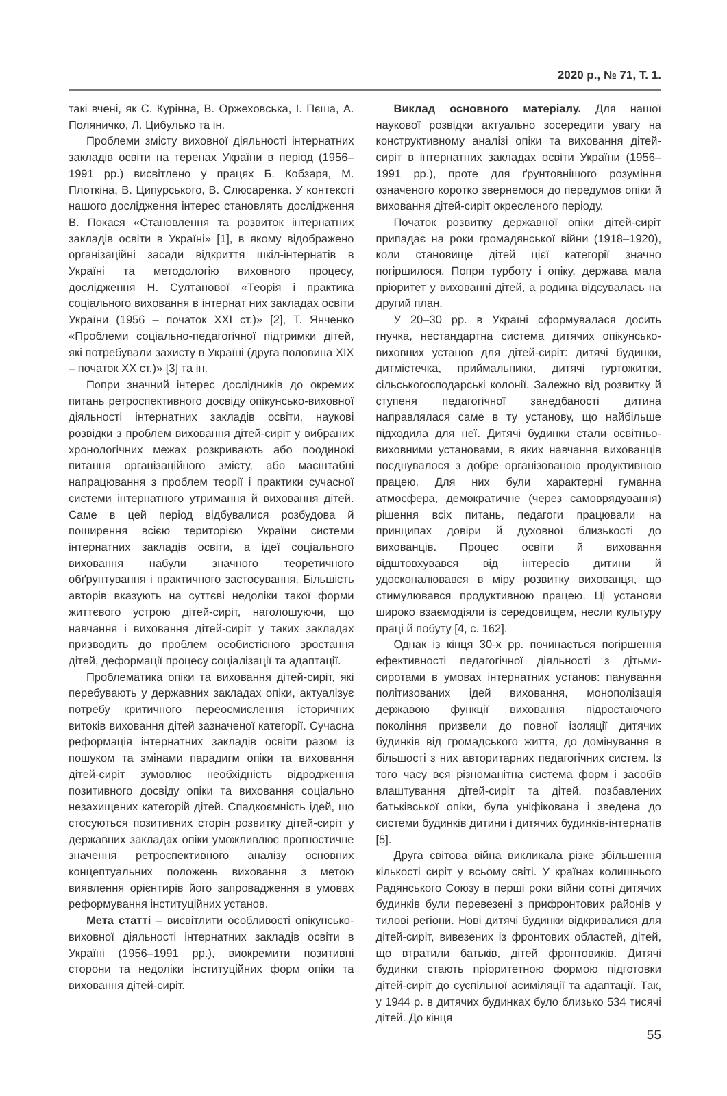2020 р., № 71, Т. 1.
такі вчені, як С. Курінна, В. Оржеховська, І. Пєша, А. Поляничко, Л. Цибулько та ін.
Проблеми змісту виховної діяльності інтернатних закладів освіти на теренах України в період (1956–1991 рр.) висвітлено у працях Б. Кобзаря, М. Плоткіна, В. Ципурського, В. Слюсаренка. У контексті нашого дослідження інтерес становлять дослідження В. Покася «Становлення та розвиток інтернатних закладів освіти в Україні» [1], в якому відображено організаційні засади відкриття шкіл-інтернатів в Україні та методологію виховного процесу, дослідження Н. Султанової «Теорія і практика соціального виховання в інтернат них закладах освіти України (1956 – початок ХХІ ст.)» [2], Т. Янченко «Проблеми соціально-педагогічної підтримки дітей, які потребували захисту в Україні (друга половина ХІХ – початок ХХ ст.)» [3] та ін.
Попри значний інтерес дослідників до окремих питань ретроспективного досвіду опікунсько-виховної діяльності інтернатних закладів освіти, наукові розвідки з проблем виховання дітей-сиріт у вибраних хронологічних межах розкривають або поодинокі питання організаційного змісту, або масштабні напрацювання з проблем теорії і практики сучасної системи інтернатного утримання й виховання дітей. Саме в цей період відбувалися розбудова й поширення всією територією України системи інтернатних закладів освіти, а ідеї соціального виховання набули значного теоретичного обґрунтування і практичного застосування. Більшість авторів вказують на суттєві недоліки такої форми життєвого устрою дітей-сиріт, наголошуючи, що навчання і виховання дітей-сиріт у таких закладах призводить до проблем особистісного зростання дітей, деформації процесу соціалізації та адаптації.
Проблематика опіки та виховання дітей-сиріт, які перебувають у державних закладах опіки, актуалізує потребу критичного переосмислення історичних витоків виховання дітей зазначеної категорії. Сучасна реформація інтернатних закладів освіти разом із пошуком та змінами парадигм опіки та виховання дітей-сиріт зумовлює необхідність відродження позитивного досвіду опіки та виховання соціально незахищених категорій дітей. Спадкоємність ідей, що стосуються позитивних сторін розвитку дітей-сиріт у державних закладах опіки уможливлює прогностичне значення ретроспективного аналізу основних концептуальних положень виховання з метою виявлення орієнтирів його запровадження в умовах реформування інституційних установ.
Мета статті – висвітлити особливості опікунсько-виховної діяльності інтернатних закладів освіти в Україні (1956–1991 рр.), виокремити позитивні сторони та недоліки інституційних форм опіки та виховання дітей-сиріт.
Виклад основного матеріалу. Для нашої наукової розвідки актуально зосередити увагу на конструктивному аналізі опіки та виховання дітей-сиріт в інтернатних закладах освіти України (1956–1991 рр.), проте для ґрунтовнішого розуміння означеного коротко звернемося до передумов опіки й виховання дітей-сиріт окресленого періоду.
Початок розвитку державної опіки дітей-сиріт припадає на роки громадянської війни (1918–1920), коли становище дітей цієї категорії значно погіршилося. Попри турботу і опіку, держава мала пріоритет у вихованні дітей, а родина відсувалась на другий план.
У 20–30 рр. в Україні сформувалася досить гнучка, нестандартна система дитячих опікунсько-виховних установ для дітей-сиріт: дитячі будинки, дитмістечка, приймальники, дитячі гуртожитки, сільськогосподарські колонії. Залежно від розвитку й ступеня педагогічної занедбаності дитина направлялася саме в ту установу, що найбільше підходила для неї. Дитячі будинки стали освітньо-виховними установами, в яких навчання вихованців поєднувалося з добре організованою продуктивною працею. Для них були характерні гуманна атмосфера, демократичне (через самоврядування) рішення всіх питань, педагоги працювали на принципах довіри й духовної близькості до вихованців. Процес освіти й виховання відштовхувався від інтересів дитини й удосконалювався в міру розвитку вихованця, що стимулювався продуктивною працею. Ці установи широко взаємодіяли із середовищем, несли культуру праці й побуту [4, с. 162].
Однак із кінця 30-х рр. починається погіршення ефективності педагогічної діяльності з дітьми-сиротами в умовах інтернатних установ: панування політизованих ідей виховання, монополізація державою функції виховання підростаючого покоління призвели до повної ізоляції дитячих будинків від громадського життя, до домінування в більшості з них авторитарних педагогічних систем. Із того часу вся різноманітна система форм і засобів влаштування дітей-сиріт та дітей, позбавлених батьківської опіки, була уніфікована і зведена до системи будинків дитини і дитячих будинків-інтернатів [5].
Друга світова війна викликала різке збільшення кількості сиріт у всьому світі. У країнах колишнього Радянського Союзу в перші роки війни сотні дитячих будинків були перевезені з прифронтових районів у тилові регіони. Нові дитячі будинки відкривалися для дітей-сиріт, вивезених із фронтових областей, дітей, що втратили батьків, дітей фронтовиків. Дитячі будинки стають пріоритетною формою підготовки дітей-сиріт до суспільної асиміляції та адаптації. Так, у 1944 р. в дитячих будинках було близько 534 тисячі дітей. До кінця
55